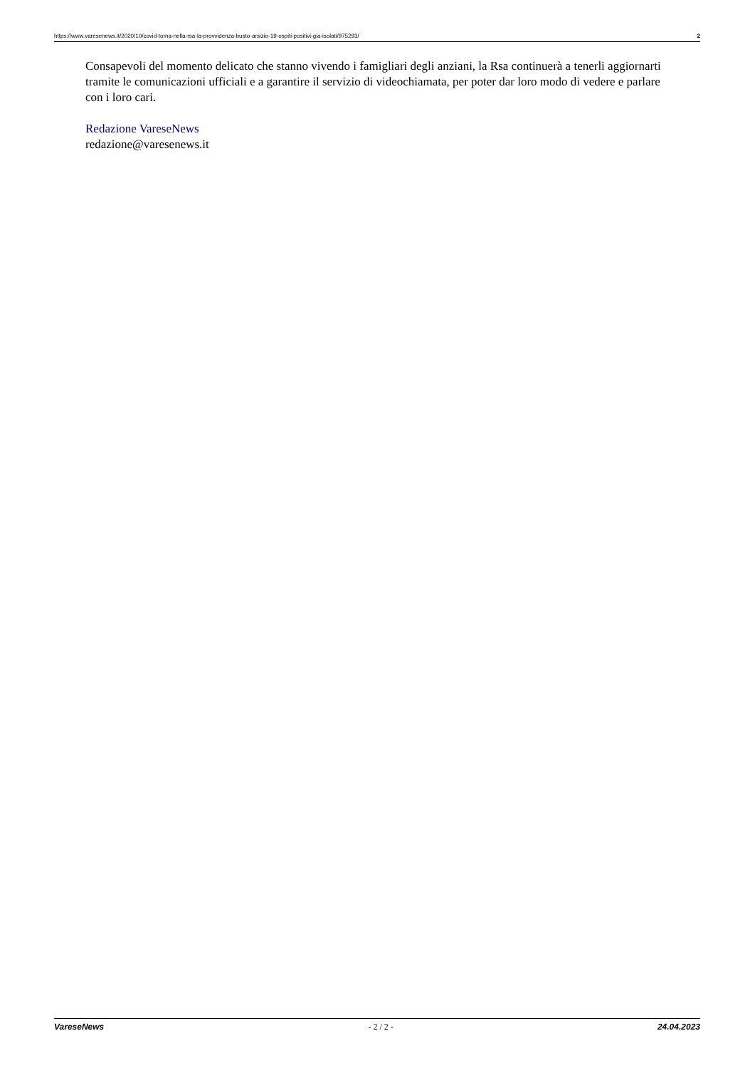https://www.varesenews.it/2020/10/covid-torna-nella-rsa-la-provvidenza-busto-arsizio-19-ospiti-positivi-gia-isolati/975293/ 2
Consapevoli del momento delicato che stanno vivendo i famigliari degli anziani, la Rsa continuerà a tenerli aggiornarti tramite le comunicazioni ufficiali e a garantire il servizio di videochiamata, per poter dar loro modo di vedere e parlare con i loro cari.
Redazione VareseNews
redazione@varesenews.it
VareseNews - 2 / 2 - 24.04.2023